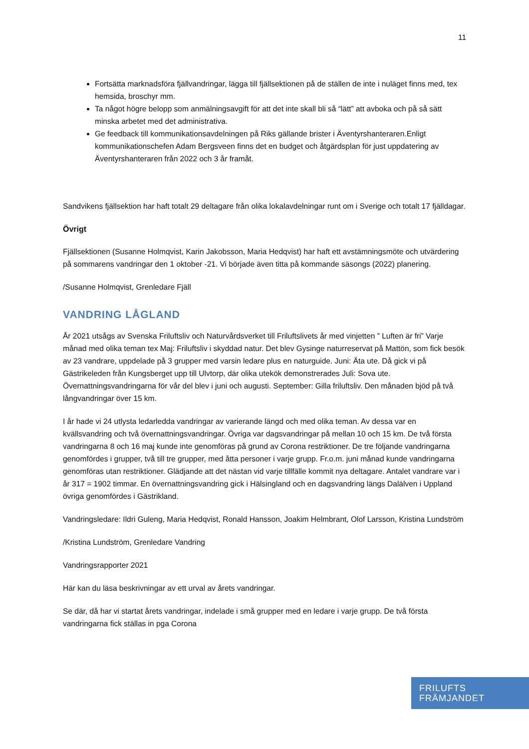11
Fortsätta marknadsföra fjällvandringar, lägga till fjällsektionen på de ställen de inte i nuläget finns med, tex hemsida, broschyr mm.
Ta något högre belopp som anmälningsavgift för att det inte skall bli så “lätt” att avboka och på så sätt minska arbetet med det administrativa.
Ge feedback till kommunikationsavdelningen på Riks gällande brister i Äventyrshanteraren.Enligt kommunikationschefen Adam Bergsveen finns det en budget och åtgärdsplan för just uppdatering av Äventyrshanteraren från 2022 och 3 år framåt.
Sandvikens fjällsektion har haft totalt 29 deltagare från olika lokalavdelningar runt om i Sverige och totalt 17 fjälldagar.
Övrigt
Fjällsektionen (Susanne Holmqvist, Karin Jakobsson, Maria Hedqvist) har haft ett avstämningsmöte och utvärdering på sommarens vandringar den 1 oktober -21. Vi började även titta på kommande säsongs (2022) planering.
/Susanne Holmqvist, Grenledare Fjäll
VANDRING LÅGLAND
År 2021 utsågs av Svenska Friluftsliv och Naturvårdsverket till Friluftslivets år med vinjetten ” Luften är fri” Varje månad med olika teman tex Maj: Friluftsliv i skyddad natur. Det blev Gysinge naturreservat på Mattön, som fick besök av 23 vandrare, uppdelade på 3 grupper med varsin ledare plus en naturguide. Juni: Äta ute. Då gick vi på Gästrikeleden från Kungsberget upp till Ulvtorp, där olika utekök demonstrerades Juli: Sova ute. Övernattningsvandringarna för vår del blev i juni och augusti. September: Gilla friluftsliv. Den månaden bjöd på två långvandringar över 15 km.
I år hade vi 24 utlysta ledarledda vandringar av varierande längd och med olika teman. Av dessa var en kvällsvandring och två övernattningsvandringar. Övriga var dagsvandringar på mellan 10 och 15 km. De två första vandringarna 8 och 16 maj kunde inte genomföras på grund av Corona restriktioner. De tre följande vandringarna genomfördes i grupper, två till tre grupper, med åtta personer i varje grupp. Fr.o.m. juni månad kunde vandringarna genomföras utan restriktioner. Glädjande att det nästan vid varje tillfälle kommit nya deltagare. Antalet vandrare var i år 317 = 1902 timmar. En övernattningsvandring gick i Hälsingland och en dagsvandring längs Dalälven i Uppland övriga genomfördes i Gästrikland.
Vandringsledare: Ildri Guleng, Maria Hedqvist, Ronald Hansson, Joakim Helmbrant, Olof Larsson, Kristina Lundström
/Kristina Lundström, Grenledare Vandring
Vandringsrapporter 2021
Här kan du läsa beskrivningar av ett urval av årets vandringar.
Se där, då har vi startat årets vandringar, indelade i små grupper med en ledare i varje grupp. De två första vandringarna fick ställas in pga Corona
FRILUFTS
FRÄMJANDET